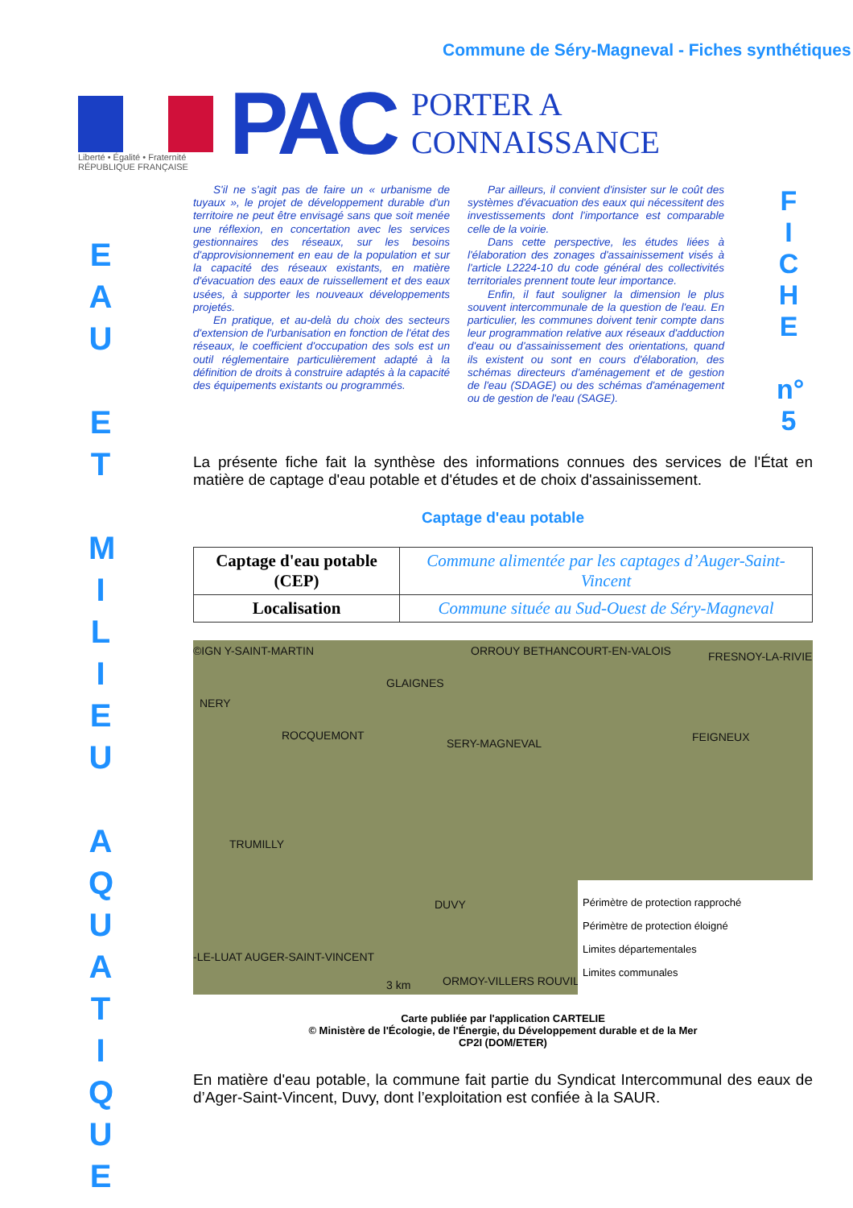Commune de Séry-Magneval - Fiches synthétiques
Liberté • Égalité • Fraternité
RÉPUBLIQUE FRANÇAISE
PAC
PORTER A CONNAISSANCE
E
A
U
E
T
M
I
L
I
E
U
A
Q
U
A
T
I
Q
U
E
F
I
C
H
E
n°
5
S'il ne s'agit pas de faire un « urbanisme de tuyaux », le projet de développement durable d'un territoire ne peut être envisagé sans que soit menée une réflexion, en concertation avec les services gestionnaires des réseaux, sur les besoins d'approvisionnement en eau de la population et sur la capacité des réseaux existants, en matière d'évacuation des eaux de ruissellement et des eaux usées, à supporter les nouveaux développements projetés.
En pratique, et au-delà du choix des secteurs d'extension de l'urbanisation en fonction de l'état des réseaux, le coefficient d'occupation des sols est un outil réglementaire particulièrement adapté à la définition de droits à construire adaptés à la capacité des équipements existants ou programmés.
Par ailleurs, il convient d'insister sur le coût des systèmes d'évacuation des eaux qui nécessitent des investissements dont l'importance est comparable celle de la voirie.
Dans cette perspective, les études liées à l'élaboration des zonages d'assainissement visés à l'article L2224-10 du code général des collectivités territoriales prennent toute leur importance.
Enfin, il faut souligner la dimension le plus souvent intercommunale de la question de l'eau. En particulier, les communes doivent tenir compte dans leur programmation relative aux réseaux d'adduction d'eau ou d'assainissement des orientations, quand ils existent ou sont en cours d'élaboration, des schémas directeurs d'aménagement et de gestion de l'eau (SDAGE) ou des schémas d'aménagement ou de gestion de l'eau (SAGE).
La présente fiche fait la synthèse des informations connues des services de l'État en matière de captage d'eau potable et d'études et de choix d'assainissement.
Captage d'eau potable
| Captage d'eau potable (CEP) | Commune alimentée par les captages d’Auger-Saint-Vincent |
| Localisation | Commune située au Sud-Ouest de Séry-Magneval |
©IGN Y-SAINT-MARTIN ORROUY BETHANCOURT-EN-VALOIS FRESNOY-LA-RIVIE
GLAIGNES
NERY
ROCQUEMONT
SERY-MAGNEVAL FEIGNEUX
TRUMILLY
DUVY
-LE-LUAT AUGER-SAINT-VINCENT
ORMOY-VILLERS ROUVILLE 3 km
Périmètre de protection rapproché
Périmètre de protection éloigné
Limites départementales
Limites communales
Carte publiée par l'application CARTELIE
© Ministère de l'Écologie, de l'Énergie, du Développement durable et de la Mer
CP2I (DOM/ETER)
En matière d'eau potable, la commune fait partie du Syndicat Intercommunal des eaux de d’Ager-Saint-Vincent, Duvy, dont l’exploitation est confiée à la SAUR.